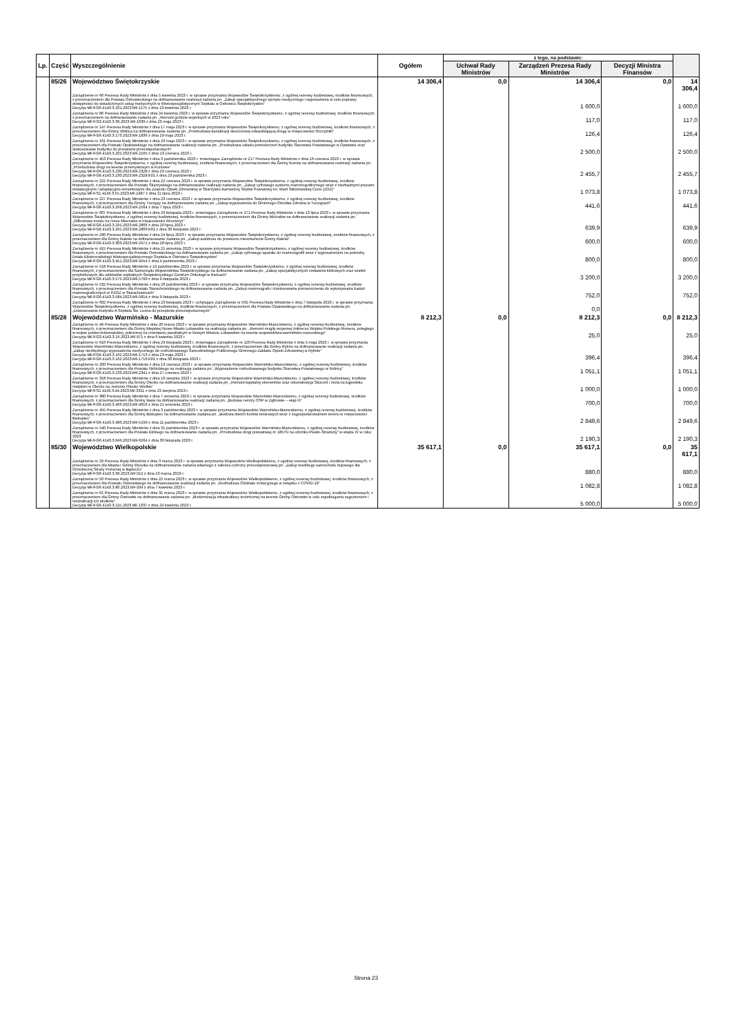| Lp. | Część | Wyszczególnienie | Ogółem | z tego, na podstawie: | | | |
| --- | --- | --- | --- | --- | --- | --- | --- |
| | | | | Uchwał Rady Ministrów | Zarządzeń Prezesa Rady Ministrów | Decyzji Ministra Finansów | |
| | 85/26 | Województwo Świętokrzyskie | 14 306,4 | 0,0 | 14 306,4 | 0,0 | 14 306,4 |
| | | Zarządzenie nr 66 Prezesa Rady Ministrów z dnia 5 kwietnia 2023 r. w sprawie przyznania Wojewodzie Świętokrzyskiemu, z ogólnej rezerwy budżetowej, środków finansowych, z przeznaczeniem dla Powiatu Ostrowieckiego na dofinansowanie realizacji zadania pn. „Zakup specjalistycznego sprzętu medycznego i wyposażenia w celu poprawy dostępności do świadczonych usług medycznych w Wielospecjalistycznym Szpitalu w Ostrowcu Świętokrzyskim” Decyzja MF/FG6.4143.3.101.2023.MF.1175 z dnia 13 kwietnia 2023 r. | | | 1 600,0 | | 1 600,0 |
| | | Zarządzenie nr 86 Prezesa Rady Ministrów z dnia 24 kwietnia 2023 r. w sprawie przyznania Wojewodzie Świętokrzyskiemu, z ogólnej rezerwy budżetowej, środków finansowych, z przeznaczeniem na dofinansowanie zadania pn. „Remont grobów wojennych w 2023 roku” Decyzja MF/FG3.4143.3.39.2023.MF.1639 z dnia 23 maja 2023 r. | | | 117,0 | | 117,0 |
| | | Zarządzenie nr 147 Prezesa Rady Ministrów z dnia 17 maja 2023 r. w sprawie przyznania Wojewodzie Świętokrzyskiemu, z ogólnej rezerwy budżetowej, środków finansowych, z przeznaczeniem dla Gminy Wiślica na dofinansowanie zadania pn. „Przebudowa kanalizacji deszczowej odwadniającej drogę w miejscowości Szczytniki” Decyzja MF/FG6.4143.3.173.2023.MF.1836 z dnia 29 maja 2023 r. | | | 126,4 | | 126,4 |
| | | Zarządzenie nr 161 Prezesa Rady Ministrów z dnia 26 maja 2023 r. w sprawie przyznania Wojewodzie Świętokrzyskiemu, z ogólnej rezerwy budżetowej, środków finansowych, z przeznaczeniem dla Powiatu Opatowskiego na dofinansowanie realizacji zadania pn. „Przebudowa układu pomieszczeń budynku Starostwa Powiatowego w Opatowie oraz dostosowanie budynku do przepisów przeciwpożarowych” Decyzja MF/FG6.4143.3.202.2023.MF.2105 z dnia 13 czerwca 2023 r. | | | 2 500,0 | | 2 500,0 |
| | | Zarządzenie nr 453 Prezesa Rady Ministrów z dnia 3 października 2023 r. zmieniające Zarządzenie nr 217 Prezesa Rady Ministrów z dnia 16 czerwca 2023 r. w sprawie przyznania Wojewodzie Świętokrzyskiemu, z ogólnej rezerwy budżetowej, środków finansowych, z przeznaczeniem dla Gminy Kunów na dofinansowanie realizacji zadania pn. „Przebudowa drogi na terenie przemysłowym w Kunowie” Decyzja MF/FG6.4143.3.230.2023.MF.2328 z dnia 29 czerwca 2023 r. Decyzja MF/FG6.4143.3.230.2023.MF.2328.K01 z dnia 23 października 2023 r. | | | 2 455,7 | | 2 455,7 |
| | | Zarządzenie nr 222 Prezesa Rady Ministrów z dnia 22 czerwca 2023 r. w sprawie przyznania Wojewodzie Świętokrzyskiemu, z ogólnej rezerwy budżetowej, środków finansowych, z przeznaczeniem dla Powiatu Skarżyskiego na dofinansowanie realizacji zadania pn. „Zakup cyfrowego systemu mammograficznego wraz z niezbędnymi pracami instalacyjnymi i adaptacyjno-remontowymi dla Zespołu Opieki Zdrowotnej w Skarżysku-Kamiennej Szpital Powiatowy im. Marii Skłodowskiej-Curie (ZOZ)” Decyzja MF/FS1.4143.3.55.2023.MF.2487 z dnia 11 lipca 2023 r. | | | 1 073,8 | | 1 073,8 |
| | | Zarządzenie nr 227 Prezesa Rady Ministrów z dnia 23 czerwca 2023 r. w sprawie przyznania Wojewodzie Świętokrzyskiemu, z ogólnej rezerwy budżetowej, środków finansowych, z przeznaczeniem dla Gminy Tuczępy na dofinansowanie zadania pn. „Zakup wyposażenia do Gminnego Ośrodka Zdrowia w Tuczępach” Decyzja MF/FG6.4143.3.268.2023.MF.2564 z dnia 7 lipca 2023 r. | | | 441,6 | | 441,6 |
| | | Zarządzenie nr 607 Prezesa Rady Ministrów z dnia 29 listopada 2023 r. zmieniające Zarządzenie nr 271 Prezesa Rady Ministrów z dnia 13 lipca 2023 r. w sprawie przyznania Wojewodzie Świętokrzyskiemu, z ogólnej rezerwy budżetowej, środków finansowych, z przeznaczeniem dla Gminy Michałów na dofinansowanie realizacji zadania pn. „Odbudowa mostu na rzece Mierzawa w miejscowości Wrocieryż” Decyzja MF/FG6.4143.3.291.2023.MF.2806 z dnia 20 lipca 2023 r. Decyzja MF/FG6.4143.3.291.2023.MF.2806.K01 z dnia 30 listopada 2023 r. | | | 639,9 | | 639,9 |
| | | Zarządzenie nr 290 Prezesa Rady Ministrów z dnia 24 lipca 2023 r. w sprawie przyznania Wojewodzie Świętokrzyskiemu, z ogólnej rezerwy budżetowej, środków finansowych, z przeznaczeniem dla Gminy Raków na dofinansowanie zadania pn. „Zakup autobusu do przewozu mieszkańców Gminy Raków” Decyzja MF/FG6.4143.3.303.2023.MF.2971 z dnia 28 lipca 2023 r. | | | 600,0 | | 600,0 |
| | | Zarządzenie nr 415 Prezesa Rady Ministrów z dnia 21 września 2023 r. w sprawie przyznania Wojewodzie Świętokrzyskiemu, z ogólnej rezerwy budżetowej, środków finansowych, z przeznaczeniem dla Powiatu Ostrowieckiego na dofinansowanie zadania pn. „Zakup cyfrowego aparatu do mammografii wraz z wyposażeniem na potrzeby Działu Elektroradiologii Wielospecjalistycznego Szpitala w Ostrowcu Świętokrzyskim” Decyzja MF/FG6.4143.3.451.2023.MF.4554 z dnia 4 października 2023 r. | | | 800,0 | | 800,0 |
| | | Zarządzenie nr 518 Prezesa Rady Ministrów z 19 października 2023 r. w sprawie przyznania Wojewodzie Świętokrzyskiemu, z ogólnej rezerwy budżetowej, środków finansowych, z przeznaczeniem dla Samorządu Województwa Świętokrzyskiego na dofinansowanie zadania pn. „Zakup specjalistycznych zestawów łóżkowych oraz szafek przyłóżkowych dla oddziałów szpitalnych Świętokrzyskiego Centrum Onkologii w Kielcach” Decyzja MF/FG6.4143.3.575.2023.MF.5760 z dnia 9 listopada 2023 r. | | | 3 200,0 | | 3 200,0 |
| | | Zarządzenie nr 532 Prezesa Rady Ministrów z dnia 26 października 2023 r. w sprawie przyznania Wojewodzie Świętokrzyskiemu, z ogólnej rezerwy budżetowej, środków finansowych, z przeznaczeniem dla Powiatu Starachowickiego na dofinansowanie zadania pn. „Zakup mammografu i dostosowanie pomieszczenia do wykonywania badań mammograficznych w PZOZ w Starachowicach” Decyzja MF/FG6.4143.3.584.2023.MF.5814 z dnia 9 listopada 2023 r. | | | 752,0 | | 752,0 |
| | | Zarządzenie nr 602 Prezesa Rady Ministrów z dnia 23 listopada 2023 r. uchylające Zarządzenie nr 562 Prezesa Rady Ministrów z dnia 7 listopada 2023 r. w sprawie przyznania Wojewodzie Świętokrzyskiemu, z ogólnej rezerwy budżetowej, środków finansowych, z przeznaczeniem dla Powiatu Opatowskiego na dofinansowanie zadania pn. „Dostosowanie budynku A Szpitala Św. Leona do przepisów przeciwpożarowych” | | | 0,0 | | |
| | 85/28 | Województwo Warmińsko - Mazurskie | 8 212,3 | 0,0 | 8 212,3 | 0,0 | 8 212,3 |
| | | Zarządzenie nr 49 Prezesa Rady Ministrów z dnia 20 marca 2023 r. w sprawie przyznania Wojewodzie Warmińsko-Mazurskiemu, z ogólnej rezerwy budżetowej, środków finansowych, z przeznaczeniem dla Gminy Miejskiej Nowe Miasto Lubawskie na realizację zadania pn. „Remont mogiły wojennej żołnierza Wojska Polskiego Romera, poległego w wojnie polsko-bolszewickiej, położonej na cmentarzu parafialnym w Nowym Mieście Lubawskim na terenie województwa warmińsko-mazurskiego” Decyzja MF/FG3.4143.3.19.2023.MF.971 z dnia 6 kwietnia 2023 r. | | | 25,0 | | 25,0 |
| | | Zarządzenie nr 610 Prezesa Rady Ministrów z dnia 29 listopada 2023 r. zmieniające Zarządzenie nr 120 Prezesa Rady Ministrów z dnia 5 maja 2023 r. w sprawie przyznania Wojewodzie Warmińsko-Mazurskiemu, z ogólnej rezerwy budżetowej, środków finansowych, z przeznaczeniem dla Gminy Rybno na dofinansowanie realizacji zadania pn. „Zakup niezbędnego wyposażenia medycznego do rozbudowanego Samodzielnego Publicznego Gminnego Zakładu Opieki Zdrowotnej w Rybnie” Decyzja MF/FG6.4143.3.162.2023.MF.1716 z dnia 23 maja 2023 r. Decyzja MF/FG6.4143.3.162.2023.MF.1716.K01 z dnia 30 listopada 2023 r. | | | 396,4 | | 396,4 |
| | | Zarządzenie nr 200 Prezesa Rady Ministrów z dnia 13 czerwca 2023 r. w sprawie przyznania Wojewodzie Warmińsko-Mazurskiemu, z ogólnej rezerwy budżetowej, środków finansowych, z przeznaczeniem dla Powiatu Nidzickiego na realizację zadania pn. „Wyposażenie rozbudowanego budynku Starostwa Powiatowego w Nidzicy” Decyzja MF/FG6.4143.3.233.2023.MF.2341 z dnia 27 czerwca 2023 r. | | | 1 051,1 | | 1 051,1 |
| | | Zarządzenie nr 318 Prezesa Rady Ministrów z dnia 10 sierpnia 2023 r. w sprawie przyznania Wojewodzie Warmińsko-Mazurskiemu, z ogólnej rezerwy budżetowej, środków finansowych, z przeznaczeniem dla Gminy Olecko na dofinansowanie realizacji zadania pn. „Remont kapitalny elementów oraz rekonstrukcja Skoczni i mola na kąpielisku miejskim w Olecku na Jeziorze Olecko Wielkie” Decyzja MF/FS2.4143.3.44.2023.MF.3311 z dnia 23 sierpnia 2023 r. | | | 1 000,0 | | 1 000,0 |
| | | Zarządzenie nr 380 Prezesa Rady Ministrów z dnia 7 września 2023 r. w sprawie przyznania Wojewodzie Warmińsko-Mazurskiemu, z ogólnej rezerwy budżetowej, środków finansowych, z przeznaczeniem dla Gminy Iława na dofinansowanie realizacji zadania pn. „Budowa remizy OSP w Ząbrowie – etap III” Decyzja MF/FG6.4143.3.406.2023.MF.4016 z dnia 21 września 2023 r. | | | 700,0 | | 700,0 |
| | | Zarządzenie nr 455 Prezesa Rady Ministrów z dnia 3 października 2023 r. w sprawie przyznania Wojewodzie Warmińsko-Mazurskiemu, z ogólnej rezerwy budżetowej, środków finansowych, z przeznaczeniem dla Gminy Biskupiec na dofinansowanie zadania pn. „Budowa dwóch kortów tenisowych wraz z zagospodarowaniem terenu w miejscowości Biskupiec” Decyzja MF/FG6.4143.3.486.2023.MF.5199 z dnia 11 października 2023 r. | | | 2 849,6 | | 2 849,6 |
| | | Zarządzenie nr 540 Prezesa Rady Ministrów z dnia 31 października 2023 r. w sprawie przyznania Wojewodzie Warmińsko-Mazurskiemu, z ogólnej rezerwy budżetowej, środków finansowych, z przeznaczeniem dla Powiatu Ełckiego na dofinansowanie zadania pn. „Przebudowa drogi powiatowej nr 1857N na odcinku Piaski–Straduny” w etapie IV w roku 2023 Decyzja MF/FG6.4143.3.649.2023.MF.6264 z dnia 30 listopada 2023 r. | | | 2 190,3 | | 2 190,3 |
| | 85/30 | Województwo Wielkopolskie | 35 617,1 | 0,0 | 35 617,1 | 0,0 | 35 617,1 |
| | | Zarządzenie nr 29 Prezesa Rady Ministrów z dnia 3 marca 2023 r. w sprawie przyznania Wojewodzie Wielkopolskiemu, z ogólnej rezerwy budżetowej, środków finansowych, z przeznaczeniem dla Miasta i Gminy Wysoka na dofinansowanie zadania własnego z zakresu ochrony przeciwpożarowej pn. „Zakup średniego samochodu bojowego dla Ochotniczej Straży Pożarnej w Bądeczu” Decyzja MF/FG6.4143.3.39.2023.MF.552 z dnia 10 marca 2023 r. | | | 880,0 | | 880,0 |
| | | Zarządzenie nr 50 Prezesa Rady Ministrów z dnia 22 marca 2023 r. w sprawie przyznania Wojewodzie Wielkopolskiemu, z ogólnej rezerwy budżetowej, środków finansowych, z przeznaczeniem dla Powiatu Ostrowskiego na dofinansowanie realizacji zadania pn. „Rozbudowa Oddziału Izolacyjnego w związku z COVID-19” Decyzja MF/FG6.4143.3.80.2023.MF.934 z dnia 7 kwietnia 2023 r. | | | 1 082,8 | | 1 082,8 |
| | | Zarządzenie nr 61 Prezesa Rady Ministrów z dnia 31 marca 2023 r. w sprawie przyznania Wojewodzie Wielkopolskiemu, z ogólnej rezerwy budżetowej, środków finansowych, z przeznaczeniem dla Gminy Ostrowite na dofinansowanie zadania pn. „Modernizacja infrastruktury technicznej na terenie Gminy Ostrowite w celu zapobiegania zagrożeniom i neutralizacji ich skutków” Decyzja MF/FG6.4143.3.115.2023.MF.1337 z dnia 24 kwietnia 2023 r. | | | 5 000,0 | | 5 000,0 |
Strona 23